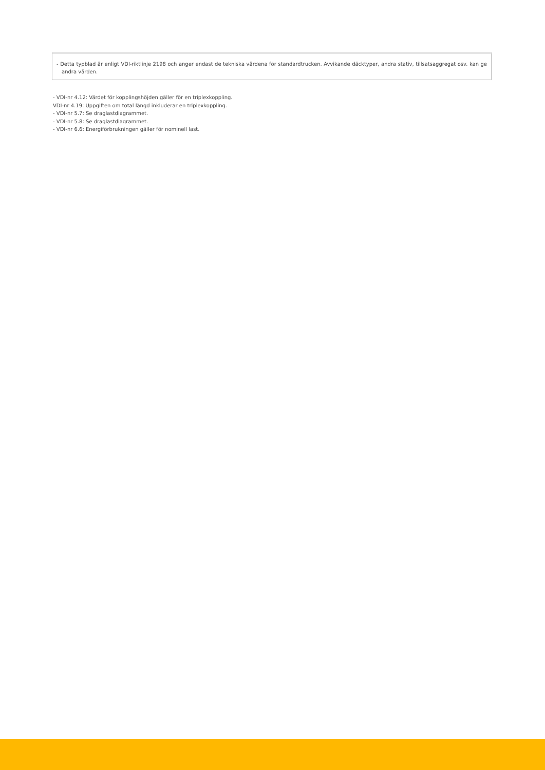- Detta typblad är enligt VDI-riktlinje 2198 och anger endast de tekniska värdena för standardtrucken. Avvikande däcktyper, andra stativ, tillsatsaggregat osv. kan ge andra värden.
- VDI-nr 4.12: Värdet för kopplingshöjden gäller för en triplexkoppling.
VDI-nr 4.19: Uppgiften om total längd inkluderar en triplexkoppling.
- VDI-nr 5.7: Se draglastdiagrammet.
- VDI-nr 5.8: Se draglastdiagrammet.
- VDI-nr 6.6: Energiförbrukningen gäller för nominell last.